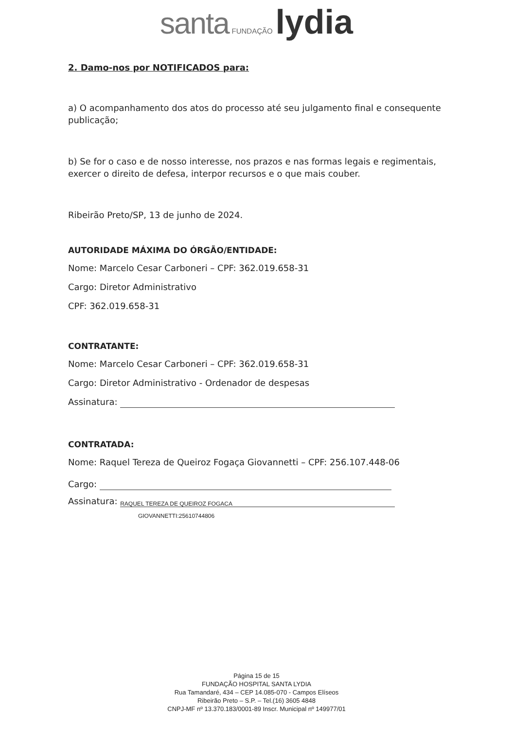santa FUNDAÇÃO lydia
2. Damo-nos por NOTIFICADOS para:
a) O acompanhamento dos atos do processo até seu julgamento final e consequente publicação;
b) Se for o caso e de nosso interesse, nos prazos e nas formas legais e regimentais, exercer o direito de defesa, interpor recursos e o que mais couber.
Ribeirão Preto/SP, 13 de junho de 2024.
AUTORIDADE MÁXIMA DO ÓRGÃO/ENTIDADE:
Nome: Marcelo Cesar Carboneri – CPF: 362.019.658-31
Cargo: Diretor Administrativo
CPF: 362.019.658-31
CONTRATANTE:
Nome: Marcelo Cesar Carboneri – CPF: 362.019.658-31
Cargo: Diretor Administrativo - Ordenador de despesas
Assinatura:
CONTRATADA:
Nome: Raquel Tereza de Queiroz Fogaça Giovannetti – CPF: 256.107.448-06
Cargo:
Assinatura: RAQUEL TEREZA DE QUEIROZ FOGACA
GIOVANNETTI:25610744806
Página 15 de 15
FUNDAÇÃO HOSPITAL SANTA LYDIA
Rua Tamandaré, 434 – CEP 14.085-070 - Campos Elíseos
Ribeirão Preto – S.P. – Tel.(16) 3605 4848
CNPJ-MF nº 13.370.183/0001-89 Inscr. Municipal nº 149977/01